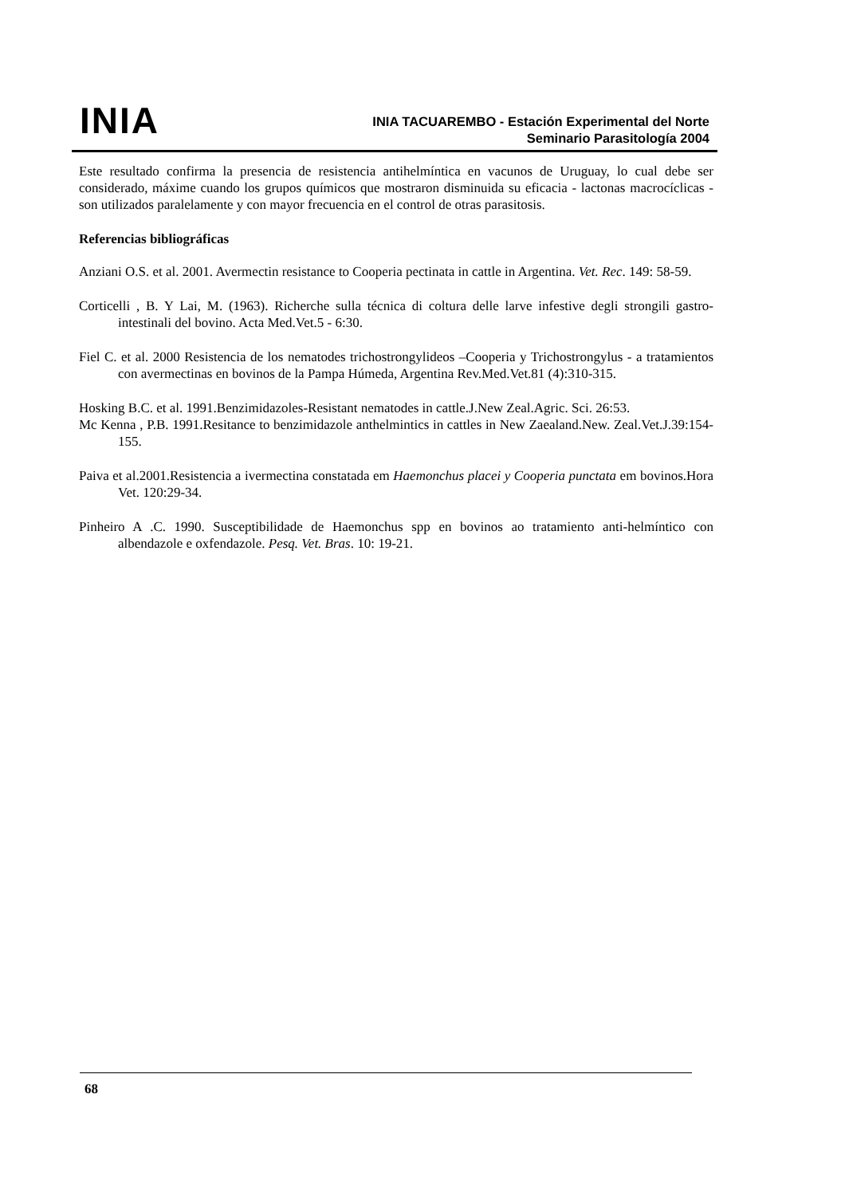INIA
INIA TACUAREMBO - Estación Experimental del Norte
Seminario Parasitología 2004
Este resultado confirma la presencia de resistencia antihelmíntica en vacunos de Uruguay, lo cual debe ser considerado, máxime cuando los grupos químicos que mostraron disminuida su eficacia - lactonas macrocíclicas - son utilizados paralelamente y con mayor frecuencia en el control de otras parasitosis.
Referencias bibliográficas
Anziani O.S. et al. 2001. Avermectin resistance to Cooperia pectinata in cattle in Argentina. Vet. Rec. 149: 58-59.
Corticelli , B. Y Lai, M. (1963). Richerche sulla técnica di coltura delle larve infestive degli strongili gastro-intestinali del bovino. Acta Med.Vet.5 - 6:30.
Fiel C. et al. 2000 Resistencia de los nematodes trichostrongylideos –Cooperia y Trichostrongylus - a tratamientos con avermectinas en bovinos de la Pampa Húmeda, Argentina Rev.Med.Vet.81 (4):310-315.
Hosking B.C. et al. 1991.Benzimidazoles-Resistant nematodes in cattle.J.New Zeal.Agric. Sci. 26:53.
Mc Kenna , P.B. 1991.Resitance to benzimidazole anthelmintics in cattles in New Zaealand.New. Zeal.Vet.J.39:154-155.
Paiva et al.2001.Resistencia a ivermectina constatada em Haemonchus placei y Cooperia punctata em bovinos.Hora Vet. 120:29-34.
Pinheiro A .C. 1990. Susceptibilidade de Haemonchus spp en bovinos ao tratamiento anti-helmíntico con albendazole e oxfendazole. Pesq. Vet. Bras. 10: 19-21.
68